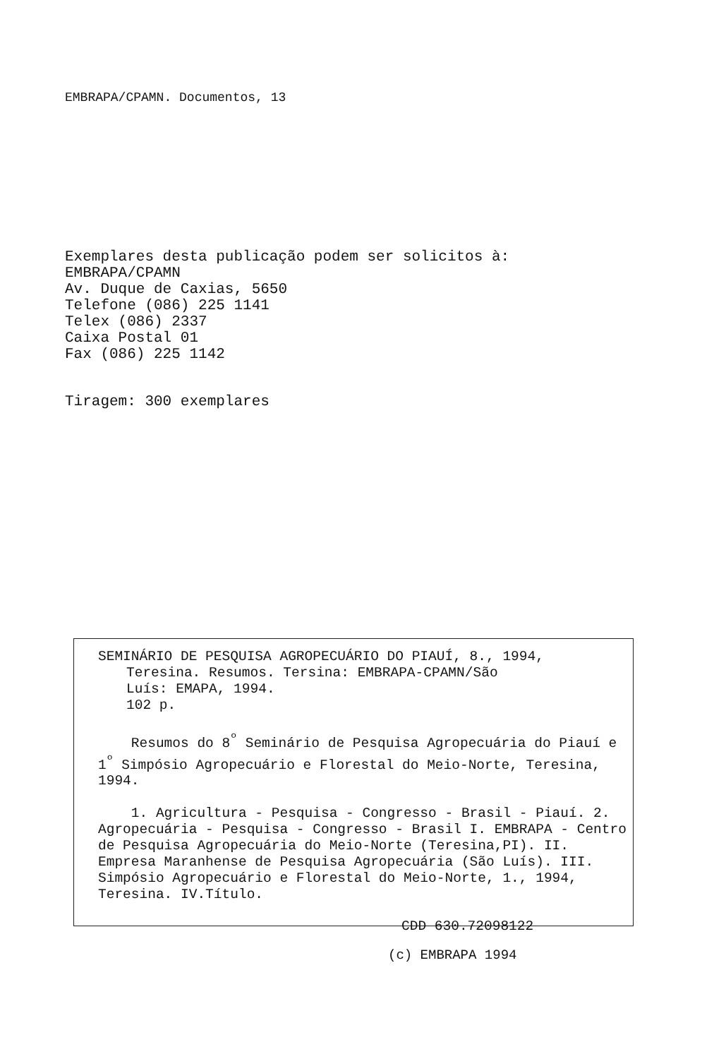EMBRAPA/CPAMN. Documentos, 13
Exemplares desta publicação podem ser solicitos à:
EMBRAPA/CPAMN
Av. Duque de Caxias, 5650
Telefone (086) 225 1141
Telex (086) 2337
Caixa Postal 01
Fax (086) 225 1142
Tiragem: 300 exemplares
SEMINÁRIO DE PESQUISA AGROPECUÁRIO DO PIAUÍ, 8., 1994,
Teresina. Resumos. Tersina: EMBRAPA-CPAMN/São
Luís: EMAPA, 1994.
102 p.
Resumos do 8<sup>º</sup> Seminário de Pesquisa Agropecuária do Piauí e 1<sup>º</sup> Simpósio Agropecuário e Florestal do Meio-Norte, Teresina, 1994.
1. Agricultura - Pesquisa - Congresso - Brasil - Piauí. 2. Agropecuária - Pesquisa - Congresso - Brasil I. EMBRAPA - Centro de Pesquisa Agropecuária do Meio-Norte (Teresina,PI). II. Empresa Maranhense de Pesquisa Agropecuária (São Luís). III. Simpósio Agropecuário e Florestal do Meio-Norte, 1., 1994, Teresina. IV.Título.
CDD 630.72098122
(c) EMBRAPA 1994